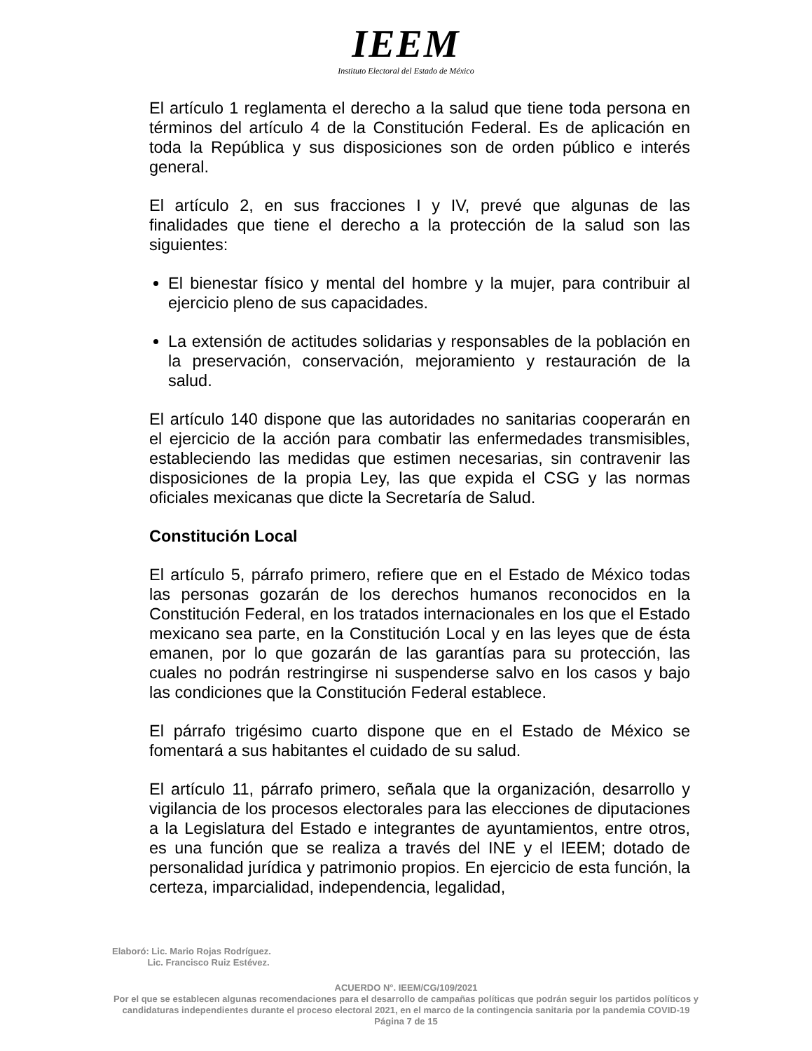IEEM
Instituto Electoral del Estado de México
El artículo 1 reglamenta el derecho a la salud que tiene toda persona en términos del artículo 4 de la Constitución Federal. Es de aplicación en toda la República y sus disposiciones son de orden público e interés general.
El artículo 2, en sus fracciones I y IV, prevé que algunas de las finalidades que tiene el derecho a la protección de la salud son las siguientes:
El bienestar físico y mental del hombre y la mujer, para contribuir al ejercicio pleno de sus capacidades.
La extensión de actitudes solidarias y responsables de la población en la preservación, conservación, mejoramiento y restauración de la salud.
El artículo 140 dispone que las autoridades no sanitarias cooperarán en el ejercicio de la acción para combatir las enfermedades transmisibles, estableciendo las medidas que estimen necesarias, sin contravenir las disposiciones de la propia Ley, las que expida el CSG y las normas oficiales mexicanas que dicte la Secretaría de Salud.
Constitución Local
El artículo 5, párrafo primero, refiere que en el Estado de México todas las personas gozarán de los derechos humanos reconocidos en la Constitución Federal, en los tratados internacionales en los que el Estado mexicano sea parte, en la Constitución Local y en las leyes que de ésta emanen, por lo que gozarán de las garantías para su protección, las cuales no podrán restringirse ni suspenderse salvo en los casos y bajo las condiciones que la Constitución Federal establece.
El párrafo trigésimo cuarto dispone que en el Estado de México se fomentará a sus habitantes el cuidado de su salud.
El artículo 11, párrafo primero, señala que la organización, desarrollo y vigilancia de los procesos electorales para las elecciones de diputaciones a la Legislatura del Estado e integrantes de ayuntamientos, entre otros, es una función que se realiza a través del INE y el IEEM; dotado de personalidad jurídica y patrimonio propios. En ejercicio de esta función, la certeza, imparcialidad, independencia, legalidad,
Elaboró: Lic. Mario Rojas Rodríguez.
Lic. Francisco Ruiz Estévez.
ACUERDO N°. IEEM/CG/109/2021
Por el que se establecen algunas recomendaciones para el desarrollo de campañas políticas que podrán seguir los partidos políticos y candidaturas independientes durante el proceso electoral 2021, en el marco de la contingencia sanitaria por la pandemia COVID-19
Página 7 de 15